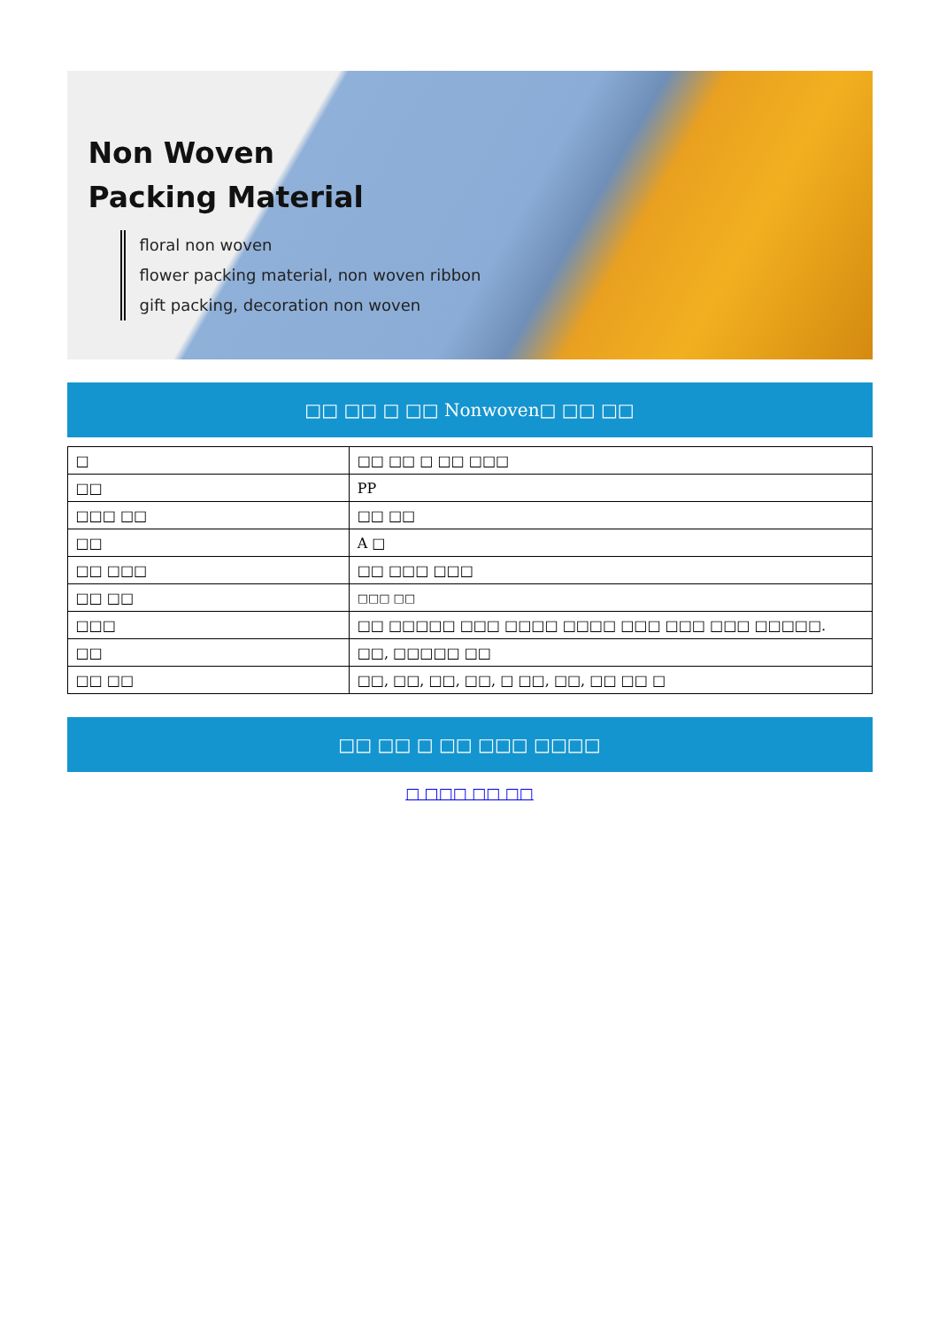Non Woven
Packing Material
floral non woven
flower packing material, non woven ribbon
gift packing, decoration non woven
□□ □□ □ □□ Nonwoven□ □□ □□
| □ | □□ □□ □ □□ □□□ |
| □□ | PP |
| □□□ □□ | □□ □□ |
| □□ | A □ |
| □□ □□□ | □□ □□□ □□□ |
| □□ □□ | □□□ □□ |
| □□□ | □□ □□□□□ □□□ □□□□ □□□□ □□□ □□□ □□□ □□□□□. |
| □□ | □□, □□□□□ □□ |
| □□ □□ | □□, □□, □□, □□, □ □□, □□, □□ □□ □ |
□□ □□ □ □□ □□□ □□□□
□ □□□ □□ □□